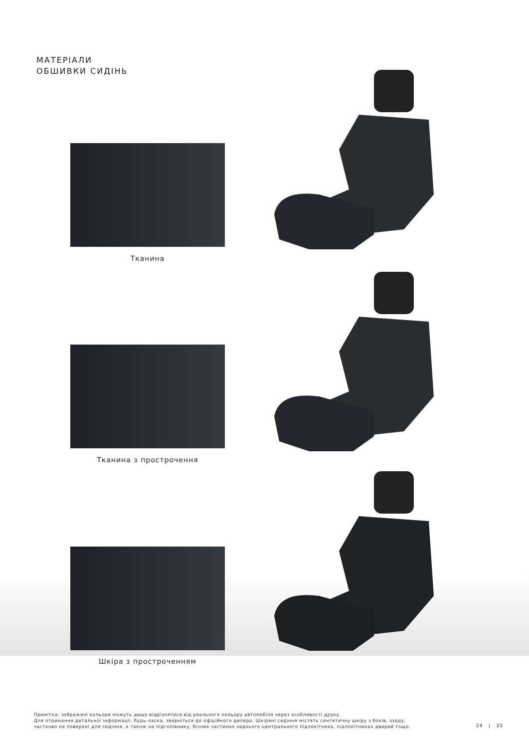МАТЕРІАЛИ
ОБШИВКИ СИДІНЬ
Тканина
Тканина з прострочення
Шкіра з простроченням
Примітка: зображені кольори можуть дещо відрізнятися від реального кольору автомобіля через особливості друку.
Для отримання детальної інформації, будь-ласка, зверніться до офіційного дилера. Шкіряні сидіння містять синтетичну шкіру з боків, ззаду,
частково на поверхні для сидіння, а також на підголівнику, бічних частинах заднього центрального підлокітника, підлокітниках дверей тощо.
24 | 25